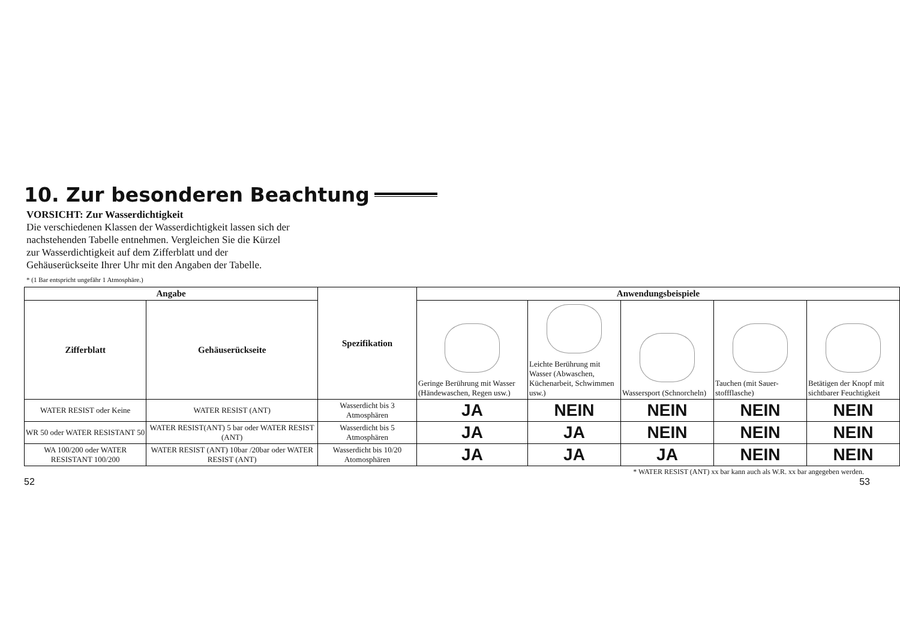10. Zur besonderen Beachtung
VORSICHT: Zur Wasserdichtigkeit
Die verschiedenen Klassen der Wasserdichtigkeit lassen sich der nachstehenden Tabelle entnehmen. Vergleichen Sie die Kürzel zur Wasserdichtigkeit auf dem Zifferblatt und der Gehäuserückseite Ihrer Uhr mit den Angaben der Tabelle.
* (1 Bar entspricht ungefähr 1 Atmosphäre.)
| Angabe | | Spezifikation | Anwendungsbeispiele | | | | |
| --- | --- | --- | --- | --- | --- | --- | --- |
| Zifferblatt | Gehäuserückseite | | Geringe Berührung mit Wasser (Händewaschen, Regen usw.) | Leichte Berührung mit Wasser (Abwaschen, Küchenarbeit, Schwimmen usw.) | Wassersport (Schnorcheln) | Tauchen (mit Sauer-stoffflasche) | Betätigen der Knopf mit sichtbarer Feuchtigkeit |
| WATER RESIST oder Keine | WATER RESIST (ANT) | Wasserdicht bis 3 Atmosphären | JA | NEIN | NEIN | NEIN | NEIN |
| WR 50 oder WATER RESISTANT 50 | WATER RESIST(ANT) 5 bar oder WATER RESIST (ANT) | Wasserdicht bis 5 Atmosphären | JA | JA | NEIN | NEIN | NEIN |
| WA 100/200 oder WATER RESISTANT 100/200 | WATER RESIST (ANT) 10bar /20bar oder WATER RESIST (ANT) | Wasserdicht bis 10/20 Atomosphären | JA | JA | JA | NEIN | NEIN |
* WATER RESIST (ANT) xx bar kann auch als W.R. xx bar angegeben werden.
52 53